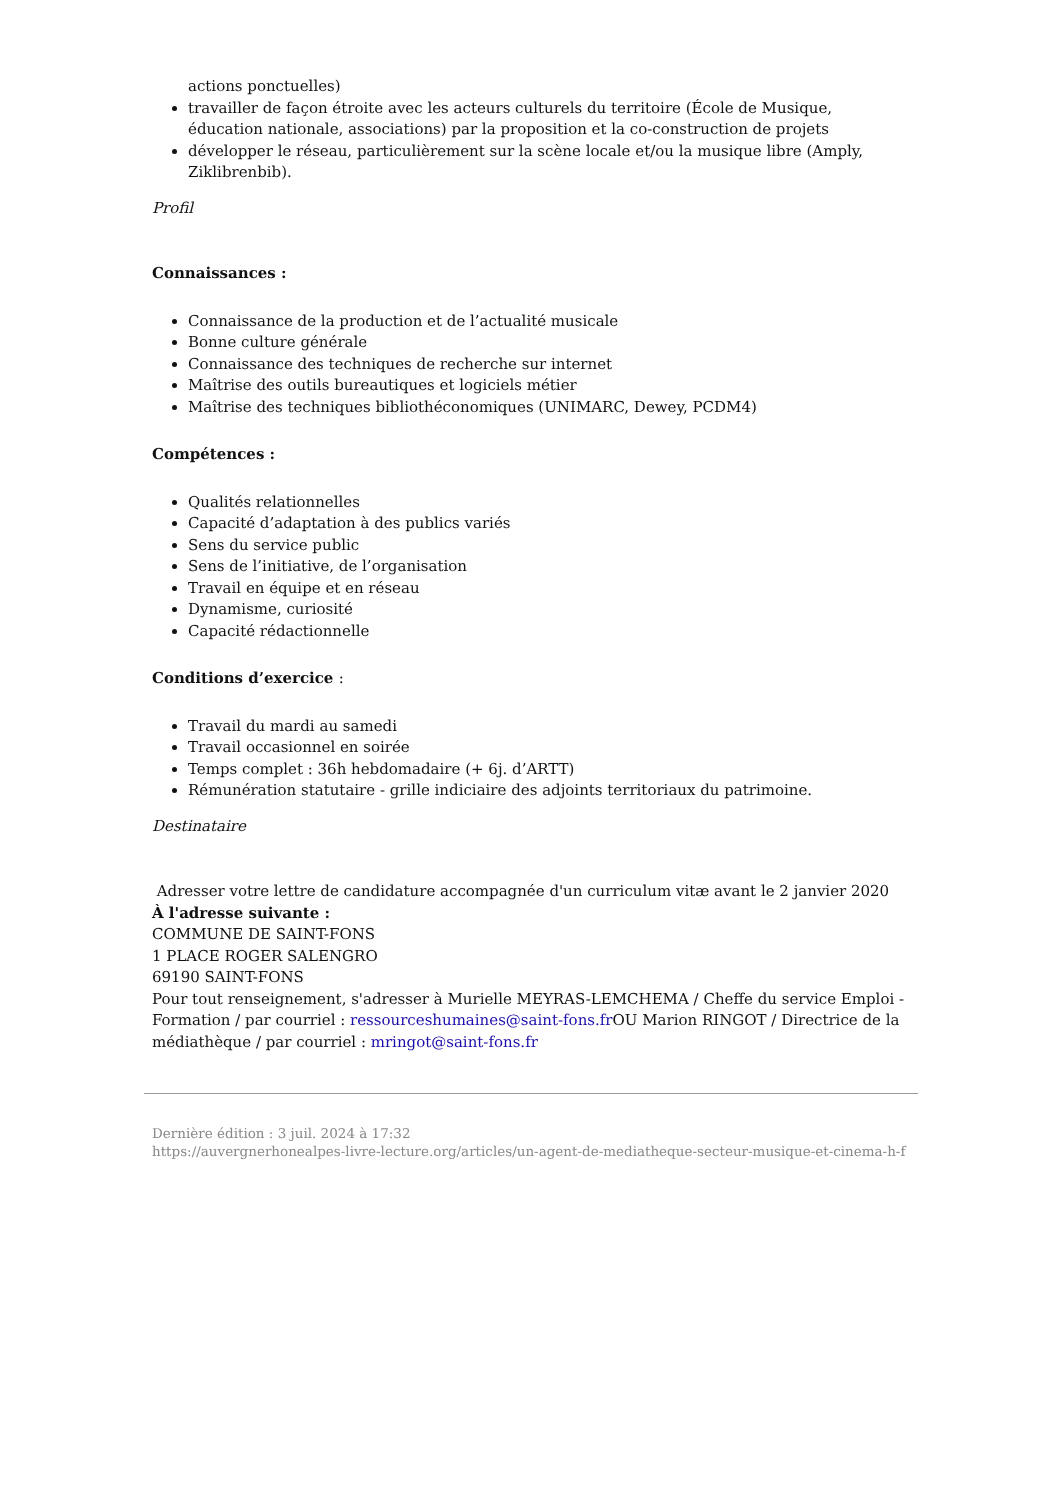actions ponctuelles)
travailler de façon étroite avec les acteurs culturels du territoire (École de Musique, éducation nationale, associations) par la proposition et la co-construction de projets
développer le réseau, particulièrement sur la scène locale et/ou la musique libre (Amply, Ziklibrenbib).
Profil
Connaissances :
Connaissance de la production et de l’actualité musicale
Bonne culture générale
Connaissance des techniques de recherche sur internet
Maîtrise des outils bureautiques et logiciels métier
Maîtrise des techniques bibliothéconomiques (UNIMARC, Dewey, PCDM4)
Compétences :
Qualités relationnelles
Capacité d’adaptation à des publics variés
Sens du service public
Sens de l’initiative, de l’organisation
Travail en équipe et en réseau
Dynamisme, curiosité
Capacité rédactionnelle
Conditions d’exercice :
Travail du mardi au samedi
Travail occasionnel en soirée
Temps complet : 36h hebdomadaire (+ 6j. d’ARTT)
Rémunération statutaire - grille indiciaire des adjoints territoriaux du patrimoine.
Destinataire
Adresser votre lettre de candidature accompagnée d'un curriculum vitæ avant le 2 janvier 2020
À l'adresse suivante :
COMMUNE DE SAINT-FONS
1 PLACE ROGER SALENGRO
69190 SAINT-FONS
Pour tout renseignement, s'adresser à Murielle MEYRAS-LEMCHEMA / Cheffe du service Emploi - Formation / par courriel : ressourceshumaines@saint-fons.fr OU Marion RINGOT / Directrice de la médiathèque / par courriel : mringot@saint-fons.fr
Dernière édition : 3 juil. 2024 à 17:32
https://auvergnerhonealpes-livre-lecture.org/articles/un-agent-de-mediatheque-secteur-musique-et-cinema-h-f